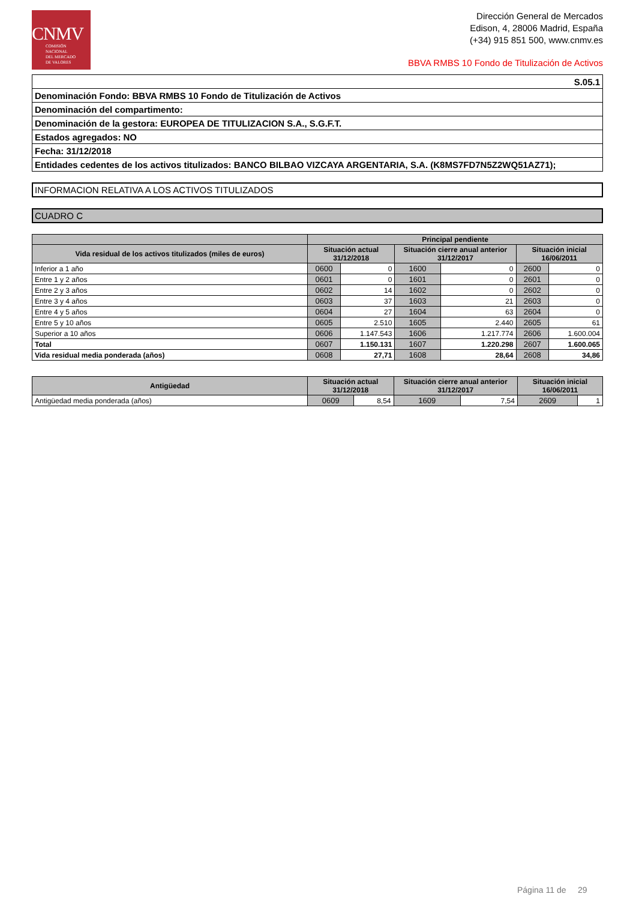CNMV
COMISIÓN
NACIONAL
DEL MERCADO
DE VALORES
Dirección General de Mercados
Edison, 4, 28006 Madrid, España
(+34) 915 851 500, www.cnmv.es
BBVA RMBS 10 Fondo de Titulización de Activos
| S.05.1 |
| Denominación Fondo: BBVA RMBS 10 Fondo de Titulización de Activos |
| Denominación del compartimento: |
| Denominación de la gestora: EUROPEA DE TITULIZACION S.A., S.G.F.T. |
| Estados agregados: NO |
| Fecha: 31/12/2018 |
| Entidades cedentes de los activos titulizados: BANCO BILBAO VIZCAYA ARGENTARIA, S.A. (K8MS7FD7N5Z2WQ51AZ71); |
INFORMACION RELATIVA A LOS ACTIVOS TITULIZADOS
CUADRO C
| | Principal pendiente | | | | | |
| --- | --- | --- | --- | --- | --- | --- |
| Vida residual de los activos titulizados (miles de euros) | Situación actual 31/12/2018 | | Situación cierre anual anterior 31/12/2017 | | Situación inicial 16/06/2011 | |
| Inferior a 1 año | 0600 | 0 | 1600 | 0 | 2600 | 0 |
| Entre 1 y 2 años | 0601 | 0 | 1601 | 0 | 2601 | 0 |
| Entre 2 y 3 años | 0602 | 14 | 1602 | 0 | 2602 | 0 |
| Entre 3 y 4 años | 0603 | 37 | 1603 | 21 | 2603 | 0 |
| Entre 4 y 5 años | 0604 | 27 | 1604 | 63 | 2604 | 0 |
| Entre 5 y 10 años | 0605 | 2.510 | 1605 | 2.440 | 2605 | 61 |
| Superior a 10 años | 0606 | 1.147.543 | 1606 | 1.217.774 | 2606 | 1.600.004 |
| Total | 0607 | 1.150.131 | 1607 | 1.220.298 | 2607 | 1.600.065 |
| Vida residual media ponderada (años) | 0608 | 27,71 | 1608 | 28,64 | 2608 | 34,86 |
| Antigüedad | Situación actual 31/12/2018 | | Situación cierre anual anterior 31/12/2017 | | Situación inicial 16/06/2011 | |
| --- | --- | --- | --- | --- | --- | --- |
| Antigüedad media ponderada (años) | 0609 | 8,54 | 1609 | 7,54 | 2609 | 1 |
Página 11 de 29